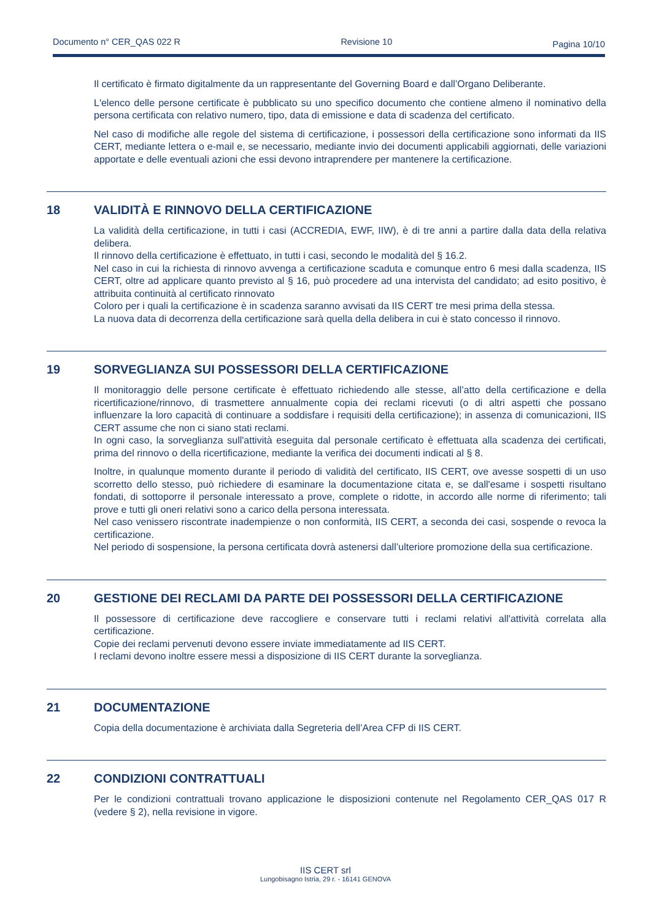Documento n° CER_QAS 022 R Revisione 10 Pagina 10/10
Il certificato è firmato digitalmente da un rappresentante del Governing Board e dall’Organo Deliberante.
L'elenco delle persone certificate è pubblicato su uno specifico documento che contiene almeno il nominativo della persona certificata con relativo numero, tipo, data di emissione e data di scadenza del certificato.
Nel caso di modifiche alle regole del sistema di certificazione, i possessori della certificazione sono informati da IIS CERT, mediante lettera o e-mail e, se necessario, mediante invio dei documenti applicabili aggiornati, delle variazioni apportate e delle eventuali azioni che essi devono intraprendere per mantenere la certificazione.
18 VALIDITÀ E RINNOVO DELLA CERTIFICAZIONE
La validità della certificazione, in tutti i casi (ACCREDIA, EWF, IIW), è di tre anni a partire dalla data della relativa delibera.
Il rinnovo della certificazione è effettuato, in tutti i casi, secondo le modalità del § 16.2.
Nel caso in cui la richiesta di rinnovo avvenga a certificazione scaduta e comunque entro 6 mesi dalla scadenza, IIS CERT, oltre ad applicare quanto previsto al § 16, può procedere ad una intervista del candidato; ad esito positivo, è attribuita continuità al certificato rinnovato
Coloro per i quali la certificazione è in scadenza saranno avvisati da IIS CERT tre mesi prima della stessa.
La nuova data di decorrenza della certificazione sarà quella della delibera in cui è stato concesso il rinnovo.
19 SORVEGLIANZA SUI POSSESSORI DELLA CERTIFICAZIONE
Il monitoraggio delle persone certificate è effettuato richiedendo alle stesse, all’atto della certificazione e della ricertificazione/rinnovo, di trasmettere annualmente copia dei reclami ricevuti (o di altri aspetti che possano influenzare la loro capacità di continuare a soddisfare i requisiti della certificazione); in assenza di comunicazioni, IIS CERT assume che non ci siano stati reclami.
In ogni caso, la sorveglianza sull'attività eseguita dal personale certificato è effettuata alla scadenza dei certificati, prima del rinnovo o della ricertificazione, mediante la verifica dei documenti indicati al § 8.
Inoltre, in qualunque momento durante il periodo di validità del certificato, IIS CERT, ove avesse sospetti di un uso scorretto dello stesso, può richiedere di esaminare la documentazione citata e, se dall'esame i sospetti risultano fondati, di sottoporre il personale interessato a prove, complete o ridotte, in accordo alle norme di riferimento; tali prove e tutti gli oneri relativi sono a carico della persona interessata.
Nel caso venissero riscontrate inadempienze o non conformità, IIS CERT, a seconda dei casi, sospende o revoca la certificazione.
Nel periodo di sospensione, la persona certificata dovrà astenersi dall’ulteriore promozione della sua certificazione.
20 GESTIONE DEI RECLAMI DA PARTE DEI POSSESSORI DELLA CERTIFICAZIONE
Il possessore di certificazione deve raccogliere e conservare tutti i reclami relativi all'attività correlata alla certificazione.
Copie dei reclami pervenuti devono essere inviate immediatamente ad IIS CERT.
I reclami devono inoltre essere messi a disposizione di IIS CERT durante la sorveglianza.
21 DOCUMENTAZIONE
Copia della documentazione è archiviata dalla Segreteria dell’Area CFP di IIS CERT.
22 CONDIZIONI CONTRATTUALI
Per le condizioni contrattuali trovano applicazione le disposizioni contenute nel Regolamento CER_QAS 017 R (vedere § 2), nella revisione in vigore.
IIS CERT srl
Lungobisagno Istria, 29 r. - 16141 GENOVA